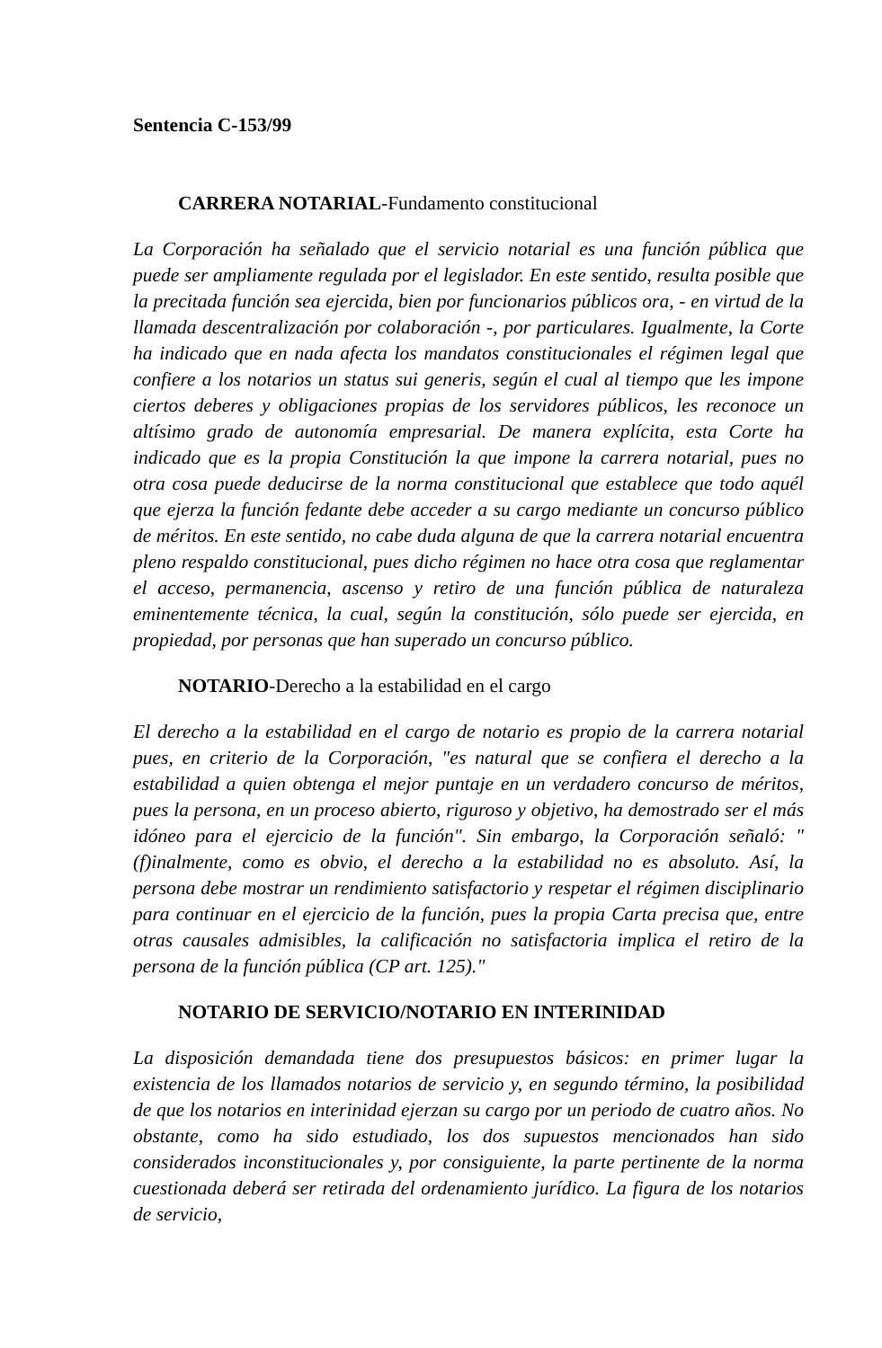Sentencia C-153/99
CARRERA NOTARIAL-Fundamento constitucional
La Corporación ha señalado que el servicio notarial es una función pública que puede ser ampliamente regulada por el legislador. En este sentido, resulta posible que la precitada función sea ejercida, bien por funcionarios públicos ora, - en virtud de la llamada descentralización por colaboración -, por particulares. Igualmente, la Corte ha indicado que en nada afecta los mandatos constitucionales el régimen legal que confiere a los notarios un status sui generis, según el cual al tiempo que les impone ciertos deberes y obligaciones propias de los servidores públicos, les reconoce un altísimo grado de autonomía empresarial. De manera explícita, esta Corte ha indicado que es la propia Constitución la que impone la carrera notarial, pues no otra cosa puede deducirse de la norma constitucional que establece que todo aquél que ejerza la función fedante debe acceder a su cargo mediante un concurso público de méritos. En este sentido, no cabe duda alguna de que la carrera notarial encuentra pleno respaldo constitucional, pues dicho régimen no hace otra cosa que reglamentar el acceso, permanencia, ascenso y retiro de una función pública de naturaleza eminentemente técnica, la cual, según la constitución, sólo puede ser ejercida, en propiedad, por personas que han superado un concurso público.
NOTARIO-Derecho a la estabilidad en el cargo
El derecho a la estabilidad en el cargo de notario es propio de la carrera notarial pues, en criterio de la Corporación, "es natural que se confiera el derecho a la estabilidad a quien obtenga el mejor puntaje en un verdadero concurso de méritos, pues la persona, en un proceso abierto, riguroso y objetivo, ha demostrado ser el más idóneo para el ejercicio de la función". Sin embargo, la Corporación señaló: "(f)inalmente, como es obvio, el derecho a la estabilidad no es absoluto. Así, la persona debe mostrar un rendimiento satisfactorio y respetar el régimen disciplinario para continuar en el ejercicio de la función, pues la propia Carta precisa que, entre otras causales admisibles, la calificación no satisfactoria implica el retiro de la persona de la función pública (CP art. 125)."
NOTARIO DE SERVICIO/NOTARIO EN INTERINIDAD
La disposición demandada tiene dos presupuestos básicos: en primer lugar la existencia de los llamados notarios de servicio y, en segundo término, la posibilidad de que los notarios en interinidad ejerzan su cargo por un periodo de cuatro años. No obstante, como ha sido estudiado, los dos supuestos mencionados han sido considerados inconstitucionales y, por consiguiente, la parte pertinente de la norma cuestionada deberá ser retirada del ordenamiento jurídico. La figura de los notarios de servicio,